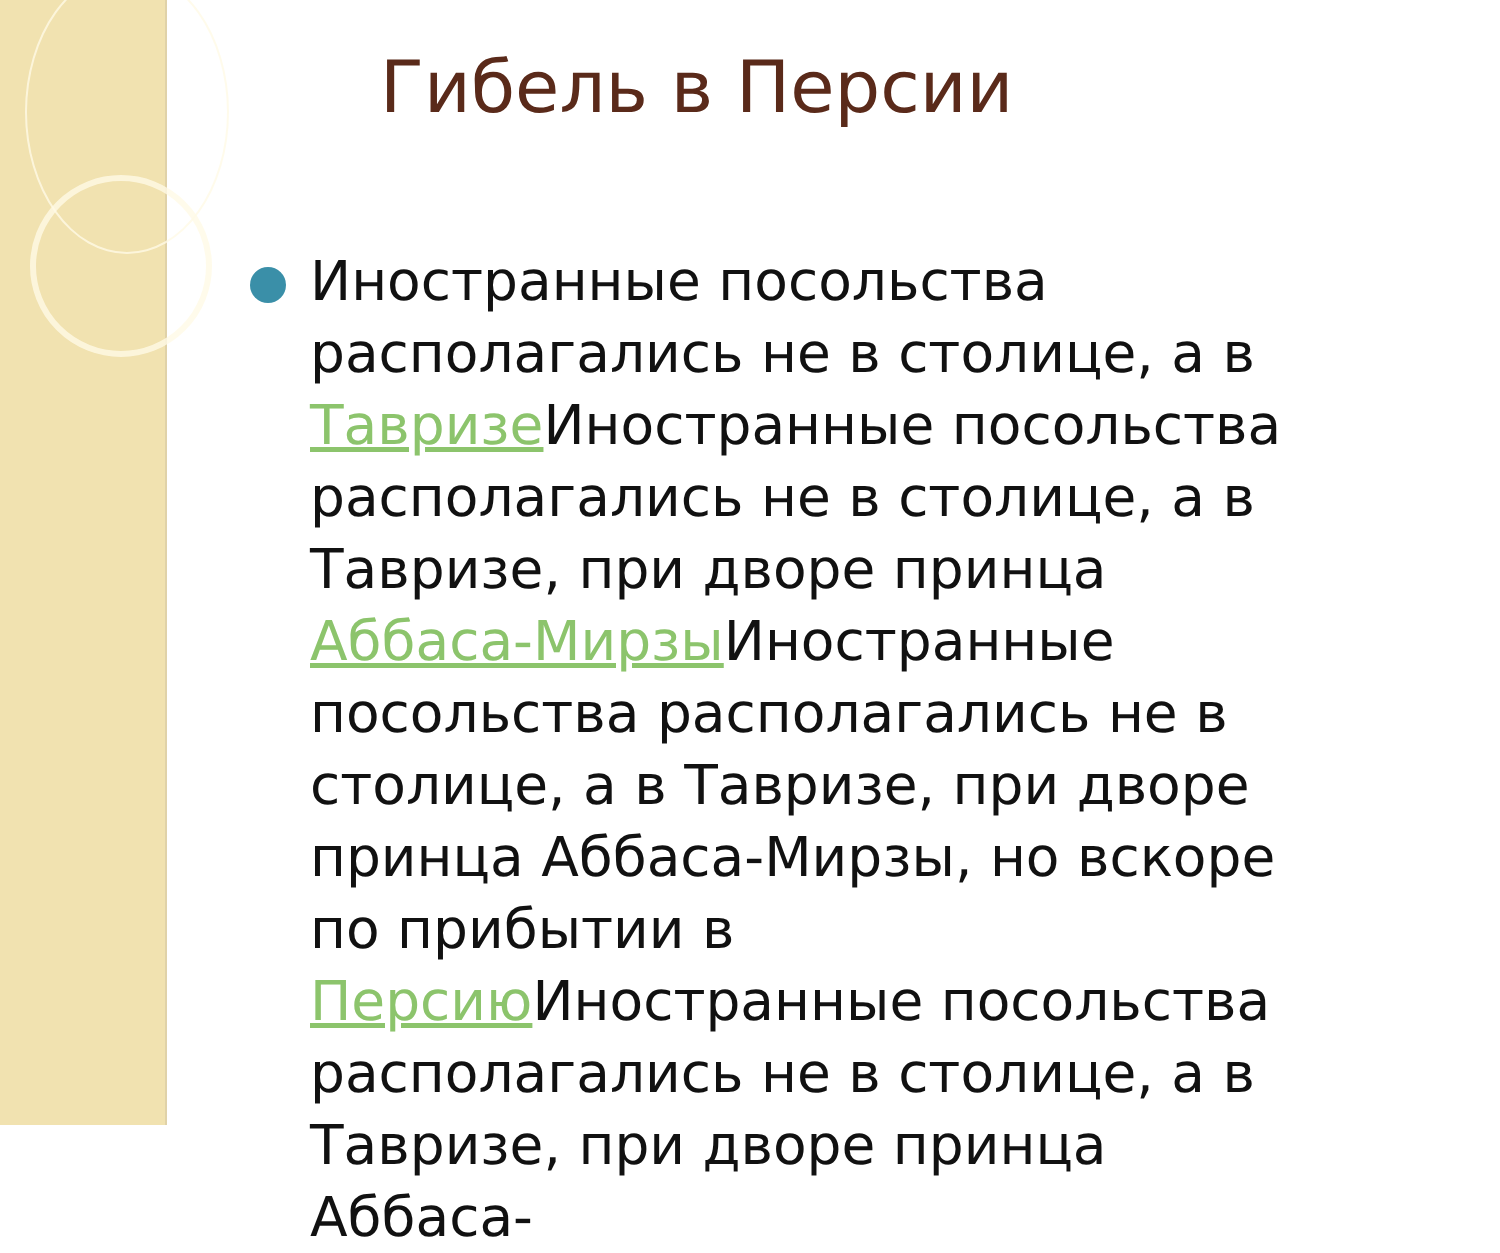Гибель в Персии
Иностранные посольства располагались не в столице, а в Тавризе Иностранные посольства располагались не в столице, а в Тавризе, при дворе принца Аббаса-Мирзы Иностранные посольства располагались не в столице, а в Тавризе, при дворе принца Аббаса-Мирзы, но вскоре по прибытии в Персию Иностранные посольства располагались не в столице, а в Тавризе, при дворе принца Аббаса-